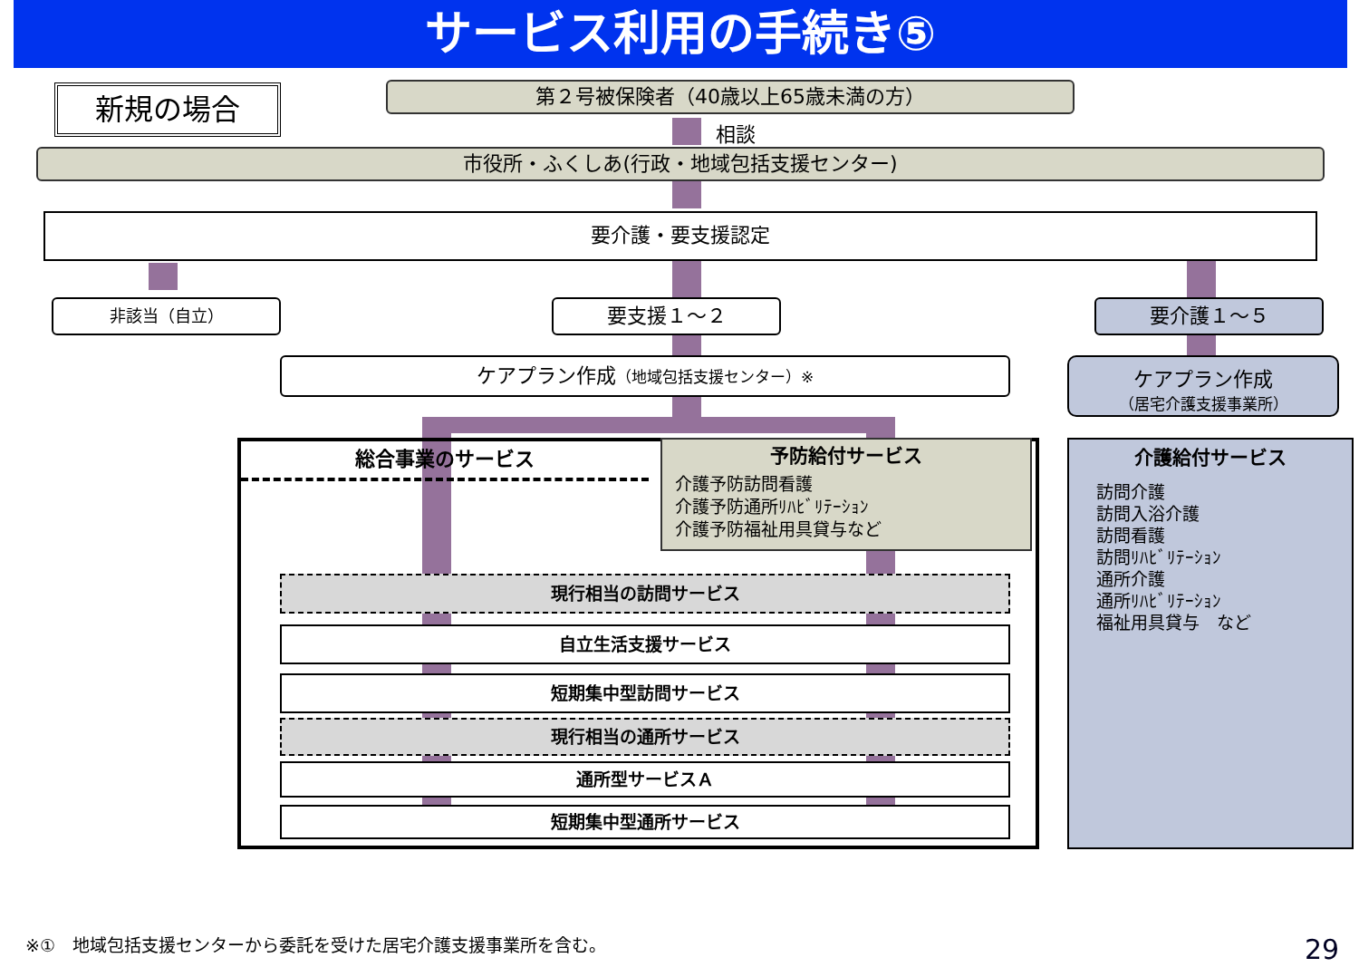サービス利用の手続き⑤
新規の場合 第２号被保険者（40歳以上65歳未満の方）
相談
市役所・ふくしあ(行政・地域包括支援センター)
要介護・要支援認定
非該当（自立） 要支援１～２ 要介護１～５
ケアプラン作成（地域包括支援センター）※
ケアプラン作成
（居宅介護支援事業所）
総合事業のサービス
予防給付サービス
介護予防訪問看護
介護予防通所ﾘﾊﾋﾞﾘﾃｰｼｮﾝ
介護予防福祉用具貸与など
現行相当の訪問サービス
自立生活支援サービス
短期集中型訪問サービス
現行相当の通所サービス
通所型サービスＡ
短期集中型通所サービス
介護給付サービス
訪問介護
訪問入浴介護
訪問看護
訪問ﾘﾊﾋﾞﾘﾃｰｼｮﾝ
通所介護
通所ﾘﾊﾋﾞﾘﾃｰｼｮﾝ
福祉用具貸与　など
※①　地域包括支援センターから委託を受けた居宅介護支援事業所を含む。
29